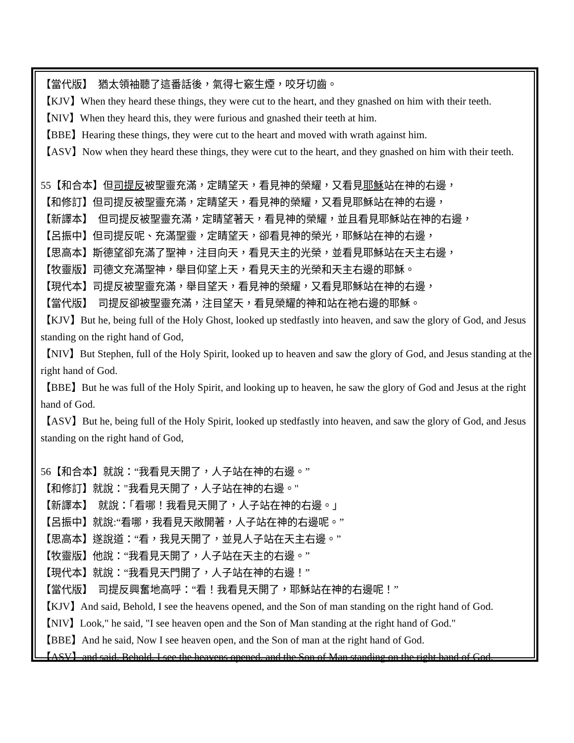【當代版】　猶太領袖聽了這番話後，氣得七竅生煙，咬牙切齒。
【KJV】When they heard these things, they were cut to the heart, and they gnashed on him with their teeth.
【NIV】When they heard this, they were furious and gnashed their teeth at him.
【BBE】Hearing these things, they were cut to the heart and moved with wrath against him.
【ASV】Now when they heard these things, they were cut to the heart, and they gnashed on him with their teeth.
55【和合本】但司提反被聖靈充滿，定睛望天，看見神的榮耀，又看見耶穌站在神的右邊，
【和修訂】但司提反被聖靈充滿，定睛望天，看見神的榮耀，又看見耶穌站在神的右邊，
【新譯本】　但司提反被聖靈充滿，定睛望著天，看見神的榮耀，並且看見耶穌站在神的右邊，
【呂振中】但司提反呢、充滿聖靈，定睛望天，卻看見神的榮光，耶穌站在神的右邊，
【思高本】斯德望卻充滿了聖神，注目向天，看見天主的光榮，並看見耶穌站在天主右邊，
【牧靈版】司德文充滿聖神，舉目仰望上天，看見天主的光榮和天主右邊的耶穌。
【現代本】司提反被聖靈充滿，舉目望天，看見神的榮耀，又看見耶穌站在神的右邊，
【當代版】　司提反卻被聖靈充滿，注目望天，看見榮耀的神和站在祂右邊的耶穌。
【KJV】But he, being full of the Holy Ghost, looked up stedfastly into heaven, and saw the glory of God, and Jesus standing on the right hand of God,
【NIV】But Stephen, full of the Holy Spirit, looked up to heaven and saw the glory of God, and Jesus standing at the right hand of God.
【BBE】But he was full of the Holy Spirit, and looking up to heaven, he saw the glory of God and Jesus at the right hand of God.
【ASV】But he, being full of the Holy Spirit, looked up stedfastly into heaven, and saw the glory of God, and Jesus standing on the right hand of God,
56【和合本】就說：“我看見天開了，人子站在神的右邊。”
【和修訂】就說："我看見天開了，人子站在神的右邊。"
【新譯本】　就說：「看哪！我看見天開了，人子站在神的右邊。」
【呂振中】就說:“看哪，我看見天敞開著，人子站在神的右邊呢。”
【思高本】遂說道：“看，我見天開了，並見人子站在天主右邊。”
【牧靈版】他說：“我看見天開了，人子站在天主的右邊。”
【現代本】就說：“我看見天門開了，人子站在神的右邊！”
【當代版】　司提反興奮地高呼：“看！我看見天開了，耶穌站在神的右邊呢！”
【KJV】And said, Behold, I see the heavens opened, and the Son of man standing on the right hand of God.
【NIV】Look," he said, "I see heaven open and the Son of Man standing at the right hand of God."
【BBE】And he said, Now I see heaven open, and the Son of man at the right hand of God.
【ASV】and said, Behold, I see the heavens opened, and the Son of Man standing on the right hand of God.